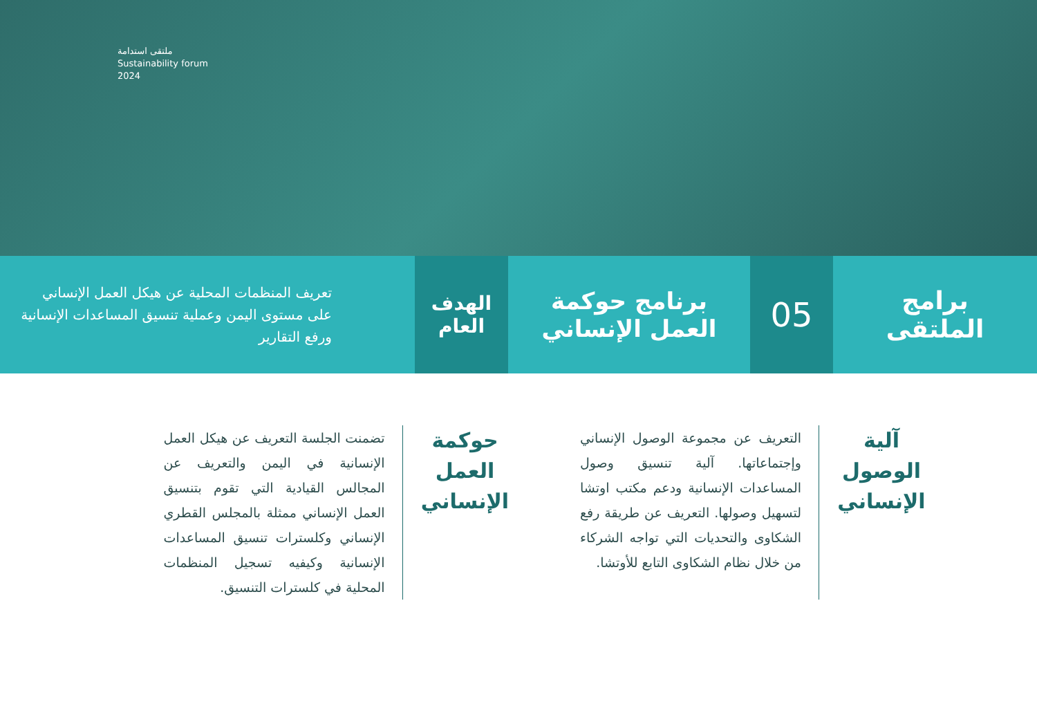ملتقى استدامة
Sustainability forum
2024
برامج
الملتقى
05
برنامج حوكمة
العمل الإنساني
الهدف
العام
تعريف المنظمات المحلية عن هيكل العمل الإنساني على مستوى اليمن وعملية تنسيق المساعدات الإنسانية ورفع التقارير
آلية
الوصول
الإنساني
التعريف عن مجموعة الوصول الإنساني وإجتماعاتها. آلية تنسيق وصول المساعدات الإنسانية ودعم مكتب اوتشا لتسهيل وصولها. التعريف عن طريقة رفع الشكاوى والتحديات التي تواجه الشركاء من خلال نظام الشكاوى التابع للأوتشا.
حوكمة
العمل
الإنساني
تضمنت الجلسة التعريف عن هيكل العمل الإنسانية في اليمن والتعريف عن المجالس القيادية التي تقوم بتنسيق العمل الإنساني ممثلة بالمجلس القطري الإنساني وكلسترات تنسيق المساعدات الإنسانية وكيفيه تسجيل المنظمات المحلية في كلسترات التنسيق.